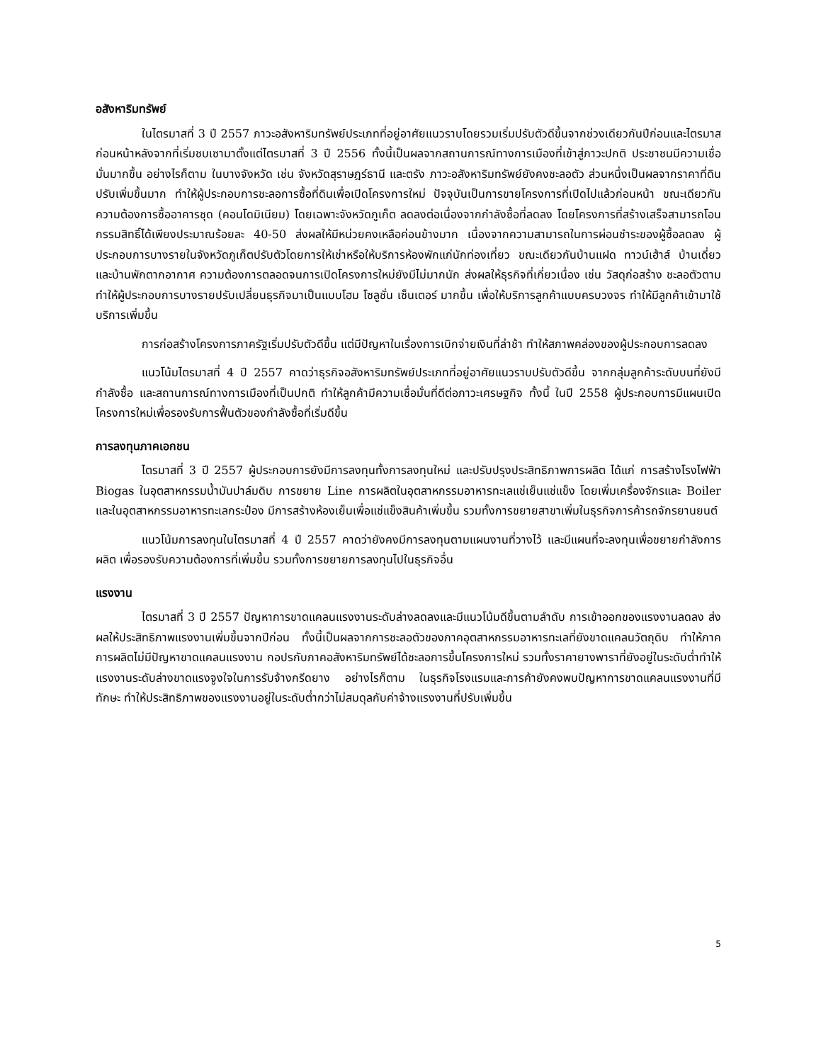อสังหาริมทรัพย์
ในไตรมาสที่ 3 ปี 2557 ภาวะอสังหาริมทรัพย์ประเภทที่อยู่อาศัยแนวราบโดยรวมเริ่มปรับตัวดีขึ้นจากช่วงเดียวกันปีก่อนและไตรมาสก่อนหน้าหลังจากที่เริ่มชบเซามาตั้งแต่ไตรมาสที่ 3 ปี 2556 ทั้งนี้เป็นผลจากสถานการณ์ทางการเมืองที่เข้าสู่ภาวะปกติ ประชาชนมีความเชื่อมั่นมากขึ้น อย่างไรก็ตาม ในบางจังหวัด เช่น จังหวัดสุราษฎร์ธานี และตรัง ภาวะอสังหาริมทรัพย์ยังคงชะลอตัว ส่วนหนึ่งเป็นผลจากราคาที่ดินปรับเพิ่มขึ้นมาก ทำให้ผู้ประกอบการชะลอการซื้อที่ดินเพื่อเปิดโครงการใหม่ ปัจจุบันเป็นการขายโครงการที่เปิดไปแล้วก่อนหน้า ขณะเดียวกัน ความต้องการซื้ออาคารชุด (คอนโดมิเนียม) โดยเฉพาะจังหวัดภูเก็ต ลดลงต่อเนื่องจากกำลังซื้อที่ลดลง โดยโครงการที่สร้างเสร็จสามารถโอนกรรมสิทธิ์ได้เพียงประมาณร้อยละ 40-50 ส่งผลให้มีหน่วยคงเหลือค่อนข้างมาก เนื่องจากความสามารถในการผ่อนชำระของผู้ซื้อลดลง ผู้ประกอบการบางรายในจังหวัดภูเก็ตปรับตัวโดยการให้เช่าหรือให้บริการห้องพักแก่นักท่องเที่ยว ขณะเดียวกันบ้านแฝด ทาวน์เฮ้าส์ บ้านเดี่ยว และบ้านพักตากอากาศ ความต้องการตลอดจนการเปิดโครงการใหม่ยังมีไม่มากนัก ส่งผลให้ธุรกิจที่เกี่ยวเนื่อง เช่น วัสดุก่อสร้าง ชะลอตัวตาม ทำให้ผู้ประกอบการบางรายปรับเปลี่ยนธุรกิจมาเป็นแบบโฮม โซลูชั่น เซ็นเตอร์ มากขึ้น เพื่อให้บริการลูกค้าแบบครบวงจร ทำให้มีลูกค้าเข้ามาใช้บริการเพิ่มขึ้น
การก่อสร้างโครงการภาครัฐเริ่มปรับตัวดีขึ้น แต่มีปัญหาในเรื่องการเบิกจ่ายเงินที่ล่าช้า ทำให้สภาพคล่องของผู้ประกอบการลดลง
แนวโน้มไตรมาสที่ 4 ปี 2557 คาดว่าธุรกิจอสังหาริมทรัพย์ประเภทที่อยู่อาศัยแนวราบปรับตัวดีขึ้น จากกลุ่มลูกค้าระดับบนที่ยังมีกำลังซื้อ และสถานการณ์ทางการเมืองที่เป็นปกติ ทำให้ลูกค้ามีความเชื่อมั่นที่ดีต่อภาวะเศรษฐกิจ ทั้งนี้ ในปี 2558 ผู้ประกอบการมีแผนเปิดโครงการใหม่เพื่อรองรับการฟื้นตัวของกำลังซื้อที่เริ่มดีขึ้น
การลงทุนภาคเอกชน
ไตรมาสที่ 3 ปี 2557 ผู้ประกอบการยังมีการลงทุนทั้งการลงทุนใหม่ และปรับปรุงประสิทธิภาพการผลิต ได้แก่ การสร้างโรงไฟฟ้า Biogas ในอุตสาหกรรมน้ำมันปาล์มดิบ การขยาย Line การผลิตในอุตสาหกรรมอาหารทะเลแช่เย็นแช่แข็ง โดยเพิ่มเครื่องจักรและ Boiler และในอุตสาหกรรมอาหารทะเลกระป๋อง มีการสร้างห้องเย็นเพื่อแช่แข็งสินค้าเพิ่มขึ้น รวมทั้งการขยายสาขาเพิ่มในธุรกิจการค้ารถจักรยานยนต์
แนวโน้มการลงทุนในไตรมาสที่ 4 ปี 2557 คาดว่ายังคงมีการลงทุนตามแผนงานที่วางไว้ และมีแผนที่จะลงทุนเพื่อขยายกำลังการผลิต เพื่อรองรับความต้องการที่เพิ่มขึ้น รวมทั้งการขยายการลงทุนไปในธุรกิจอื่น
แรงงาน
ไตรมาสที่ 3 ปี 2557 ปัญหาการขาดแคลนแรงงานระดับล่างลดลงและมีแนวโน้มดีขึ้นตามลำดับ การเข้าออกของแรงงานลดลง ส่งผลให้ประสิทธิภาพแรงงานเพิ่มขึ้นจากปีก่อน ทั้งนี้เป็นผลจากการชะลอตัวของภาคอุตสาหกรรมอาหารทะเลที่ยังขาดแคลนวัตถุดิบ ทำให้ภาคการผลิตไม่มีปัญหาขาดแคลนแรงงาน กอปรกับภาคอสังหาริมทรัพย์ได้ชะลอการขึ้นโครงการใหม่ รวมทั้งราคายางพาราที่ยังอยู่ในระดับต่ำทำให้แรงงานระดับล่างขาดแรงจูงใจในการรับจ้างกรีดยาง อย่างไรก็ตาม ในธุรกิจโรงแรมและการค้ายังคงพบปัญหาการขาดแคลนแรงงานที่มีทักษะ ทำให้ประสิทธิภาพของแรงงานอยู่ในระดับต่ำกว่าไม่สมดุลกับค่าจ้างแรงงานที่ปรับเพิ่มขึ้น
5